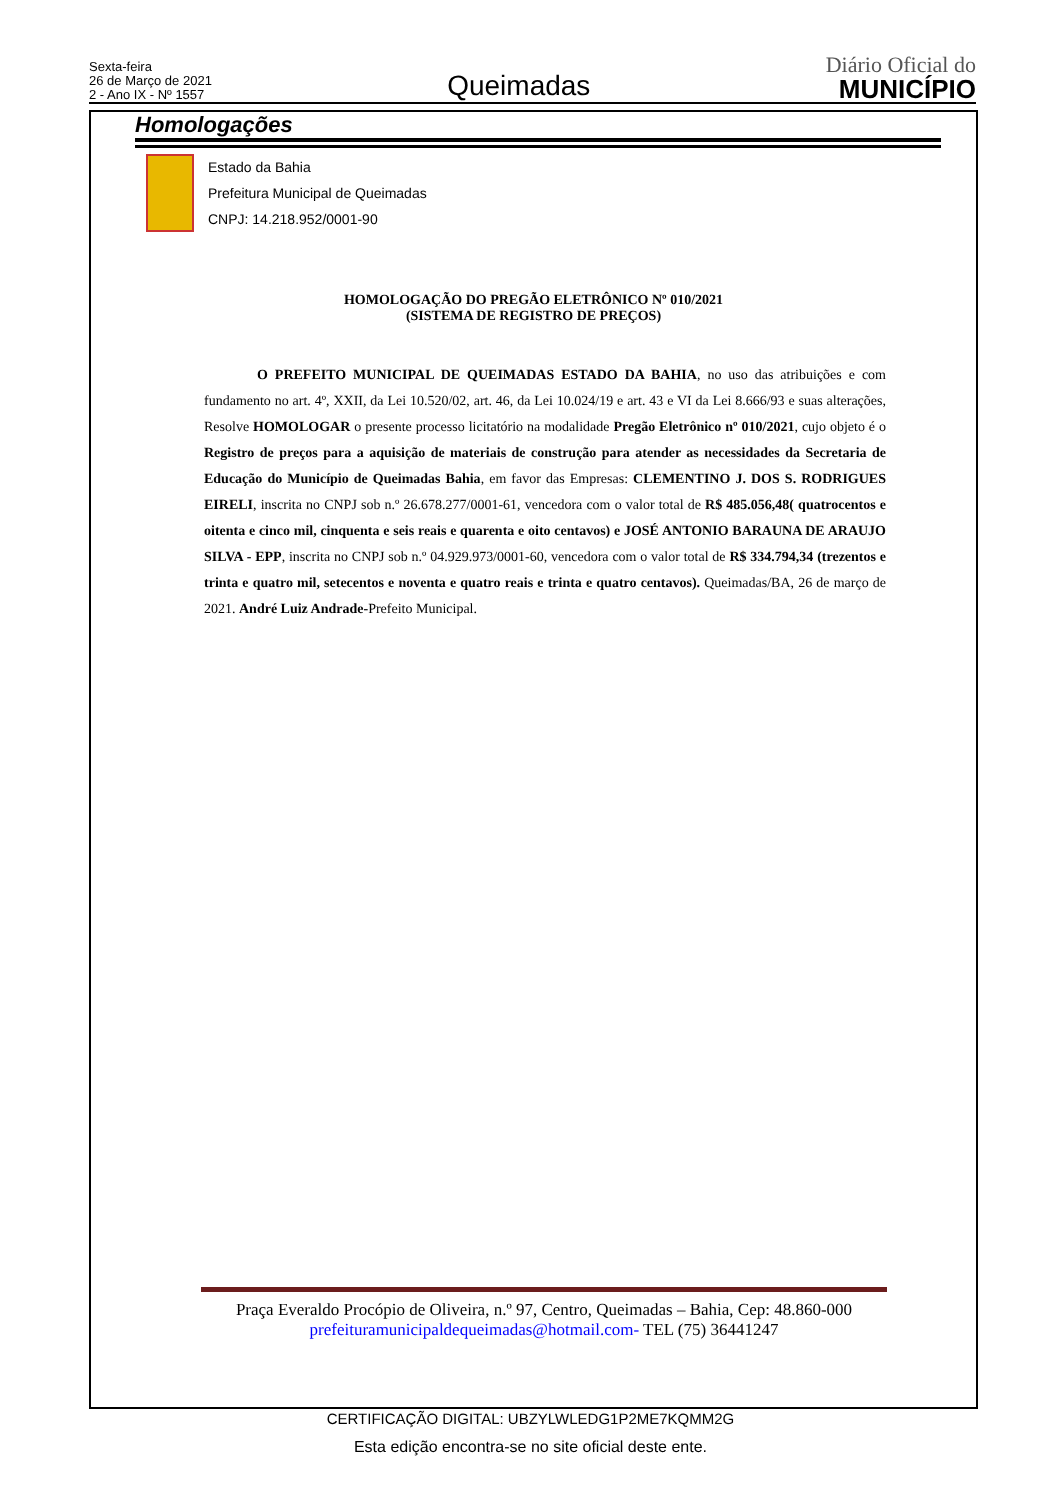Sexta-feira
26 de Março de 2021
2 - Ano IX - Nº 1557
Queimadas
Diário Oficial do
MUNICÍPIO
Homologações
Estado da Bahia
Prefeitura Municipal de Queimadas
CNPJ: 14.218.952/0001-90
HOMOLOGAÇÃO DO PREGÃO ELETRÔNICO Nº 010/2021
(SISTEMA DE REGISTRO DE PREÇOS)
O PREFEITO MUNICIPAL DE QUEIMADAS ESTADO DA BAHIA, no uso das atribuições e com fundamento no art. 4º, XXII, da Lei 10.520/02, art. 46, da Lei 10.024/19 e art. 43 e VI da Lei 8.666/93 e suas alterações, Resolve HOMOLOGAR o presente processo licitatório na modalidade Pregão Eletrônico nº 010/2021, cujo objeto é o Registro de preços para a aquisição de materiais de construção para atender as necessidades da Secretaria de Educação do Município de Queimadas Bahia, em favor das Empresas: CLEMENTINO J. DOS S. RODRIGUES EIRELI, inscrita no CNPJ sob n.º 26.678.277/0001-61, vencedora com o valor total de R$ 485.056,48( quatrocentos e oitenta e cinco mil, cinquenta e seis reais e quarenta e oito centavos) e JOSÉ ANTONIO BARAUNA DE ARAUJO SILVA - EPP, inscrita no CNPJ sob n.º 04.929.973/0001-60, vencedora com o valor total de R$ 334.794,34 (trezentos e trinta e quatro mil, setecentos e noventa e quatro reais e trinta e quatro centavos). Queimadas/BA, 26 de março de 2021. André Luiz Andrade-Prefeito Municipal.
Praça Everaldo Procópio de Oliveira, n.º 97, Centro, Queimadas – Bahia, Cep: 48.860-000
prefeituramunicipaldequeimadas@hotmail.com- TEL (75) 36441247
CERTIFICAÇÃO DIGITAL: UBZYLWLEDG1P2ME7KQMM2G
Esta edição encontra-se no site oficial deste ente.